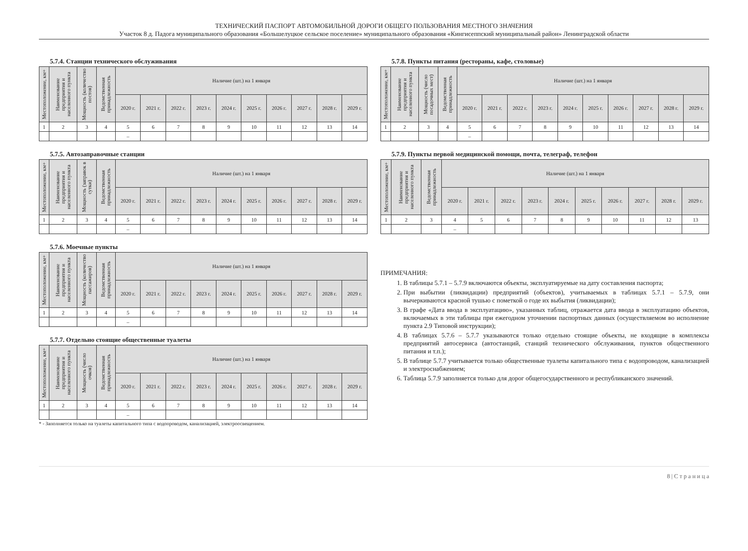ТЕХНИЧЕСКИЙ ПАСПОРТ АВТОМОБИЛЬНОЙ ДОРОГИ ОБЩЕГО ПОЛЬЗОВАНИЯ МЕСТНОГО ЗНАЧЕНИЯ
Участок 8 д. Падога муниципального образования «Большелуцкое сельское поселение» муниципального образования «Кингисеппский муниципальный район» Ленинградской области
5.7.4. Станции технического обслуживания
| Местоположение, км+ | Наименование предприятия и населенного пункта | Мощность (количество постов) | Ведомственная принадлежность | Наличие (шт.) на 1 января | | | | | | | | | |
| --- | --- | --- | --- | --- | --- | --- | --- | --- | --- | --- | --- | --- | --- |
| | | | | 2020 г. | 2021 г. | 2022 г. | 2023 г. | 2024 г. | 2025 г. | 2026 г. | 2027 г. | 2028 г. | 2029 г. |
| 1 | 2 | 3 | 4 | 5 | 6 | 7 | 8 | 9 | 10 | 11 | 12 | 13 | 14 |
| | | | | – | | | | | | | | | |
5.7.5. Автозаправочные станции
| Местоположение, км+ | Наименование предприятия и населенного пункта | Мощность (заправок в сутки) | Ведомственная принадлежность | Наличие (шт.) на 1 января | | | | | | | | | |
| --- | --- | --- | --- | --- | --- | --- | --- | --- | --- | --- | --- | --- | --- |
| | | | | 2020 г. | 2021 г. | 2022 г. | 2023 г. | 2024 г. | 2025 г. | 2026 г. | 2027 г. | 2028 г. | 2029 г. |
| 1 | 2 | 3 | 4 | 5 | 6 | 7 | 8 | 9 | 10 | 11 | 12 | 13 | 14 |
| | | | | – | | | | | | | | | |
5.7.6. Моечные пункты
| Местоположение, км+ | Наименование предприятия и населенного пункта | Мощность (количество пассажиров) | Ведомственная принадлежность | Наличие (шт.) на 1 января | | | | | | | | | |
| --- | --- | --- | --- | --- | --- | --- | --- | --- | --- | --- | --- | --- | --- |
| | | | | 2020 г. | 2021 г. | 2022 г. | 2023 г. | 2024 г. | 2025 г. | 2026 г. | 2027 г. | 2028 г. | 2029 г. |
| 1 | 2 | 3 | 4 | 5 | 6 | 7 | 8 | 9 | 10 | 11 | 12 | 13 | 14 |
| | | | | – | | | | | | | | | |
5.7.7. Отдельно стоящие общественные туалеты
| Местоположение, км+ | Наименование предприятия и населенного пункта | Мощность (число очков) | Ведомственная принадлежность | Наличие (шт.) на 1 января | | | | | | | | | |
| --- | --- | --- | --- | --- | --- | --- | --- | --- | --- | --- | --- | --- | --- |
| | | | | 2020 г. | 2021 г. | 2022 г. | 2023 г. | 2024 г. | 2025 г. | 2026 г. | 2027 г. | 2028 г. | 2029 г. |
| 1 | 2 | 3 | 4 | 5 | 6 | 7 | 8 | 9 | 10 | 11 | 12 | 13 | 14 |
| | | | | – | | | | | | | | | |
* - Заполняется только на туалеты капитального типа с водопроводом, канализацией, электроосвещением.
5.7.8. Пункты питания (рестораны, кафе, столовые)
| Местоположение, км+ | Наименование предприятия и населенного пункта | Мощность (число посадочных мест) | Ведомственная принадлежность | Наличие (шт.) на 1 января | | | | | | | | | |
| --- | --- | --- | --- | --- | --- | --- | --- | --- | --- | --- | --- | --- | --- |
| | | | | 2020 г. | 2021 г. | 2022 г. | 2023 г. | 2024 г. | 2025 г. | 2026 г. | 2027 г. | 2028 г. | 2029 г. |
| 1 | 2 | 3 | 4 | 5 | 6 | 7 | 8 | 9 | 10 | 11 | 12 | 13 | 14 |
| | | | | – | | | | | | | | | |
5.7.9. Пункты первой медицинской помощи, почта, телеграф, телефон
| Местоположение, км+ | Наименование предприятия и населенного пункта | Ведомственная принадлежность | Наличие (шт.) на 1 января | | | | | | | | | |
| --- | --- | --- | --- | --- | --- | --- | --- | --- | --- | --- | --- | --- |
| | | | 2020 г. | 2021 г. | 2022 г. | 2023 г. | 2024 г. | 2025 г. | 2026 г. | 2027 г. | 2028 г. | 2029 г. |
| 1 | 2 | 3 | 4 | 5 | 6 | 7 | 8 | 9 | 10 | 11 | 12 | 13 |
| | | | – | | | | | | | | | |
ПРИМЕЧАНИЯ:
1. В таблицы 5.7.1 – 5.7.9 включаются объекты, эксплуатируемые на дату составления паспорта;
2. При выбытии (ликвидации) предприятий (объектов), учитываемых в таблицах 5.7.1 – 5.7.9, они вычеркиваются красной тушью с пометкой о годе их выбытия (ликвидации);
3. В графе «Дата ввода в эксплуатацию», указанных таблиц, отражается дата ввода в эксплуатацию объектов, включаемых в эти таблицы при ежегодном уточнении паспортных данных (осуществляемом во исполнение пункта 2.9 Типовой инструкции);
4. В таблицах 5.7.6 – 5.7.7 указываются только отдельно стоящие объекты, не входящие в комплексы предприятий автосервиса (автостанций, станций технического обслуживания, пунктов общественного питания и т.п.);
5. В таблице 5.7.7 учитывается только общественные туалеты капитального типа с водопроводом, канализацией и электроснабжением;
6. Таблица 5.7.9 заполняется только для дорог общегосударственного и республиканского значений.
8 | С т р а н и ц а